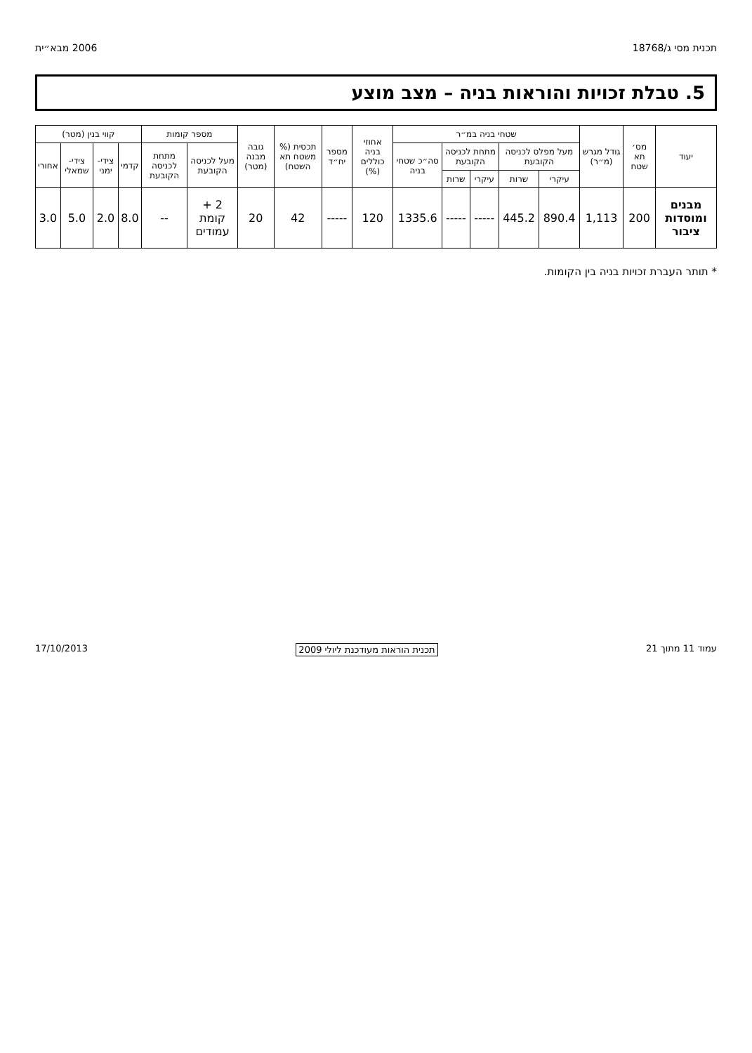תכנית מסי ג/18768 2006 מבא״ית
5. טבלת זכויות והוראות בניה – מצב מוצע
| יעוד | מס׳ תא שטח | גודל מגרש (מ״ר) | שטחי בניה במ״ר | | | | | אחוזי בניה כוללים (%) | מספר יח״ד | תכסית (% משטח תא השטח) | גובה מבנה (מטר) | מספר קומות | | קווי בנין (מטר) | | | |
| --- | --- | --- | --- | --- | --- | --- | --- | --- | --- | --- | --- | --- | --- | --- | --- | --- | --- |
| | | | מעל מפלס לכניסה הקובעת | | מתחת לכניסה הקובעת | | סה״כ שטחי בניה | | | | | מעל לכניסה הקובעת | מתחת לכניסה הקובעת | קדמי | צידי-ימני | צידי-שמאלי | אחורי |
| | | | עיקרי | שרות | עיקרי | שרות | | | | | | | | | | | |
| מבנים ומוסדות ציבור | 200 | 1,113 | 890.4 | 445.2 | ----- | ----- | 1335.6 | 120 | ----- | 42 | 20 | 2 + קומת עמודים | -- | 8.0 | 2.0 | 5.0 | 3.0 |
* תותר העברת זכויות בניה בין הקומות.
עמוד 11 מתוך 21 תכנית הוראות מעודכנת ליולי 2009 17/10/2013